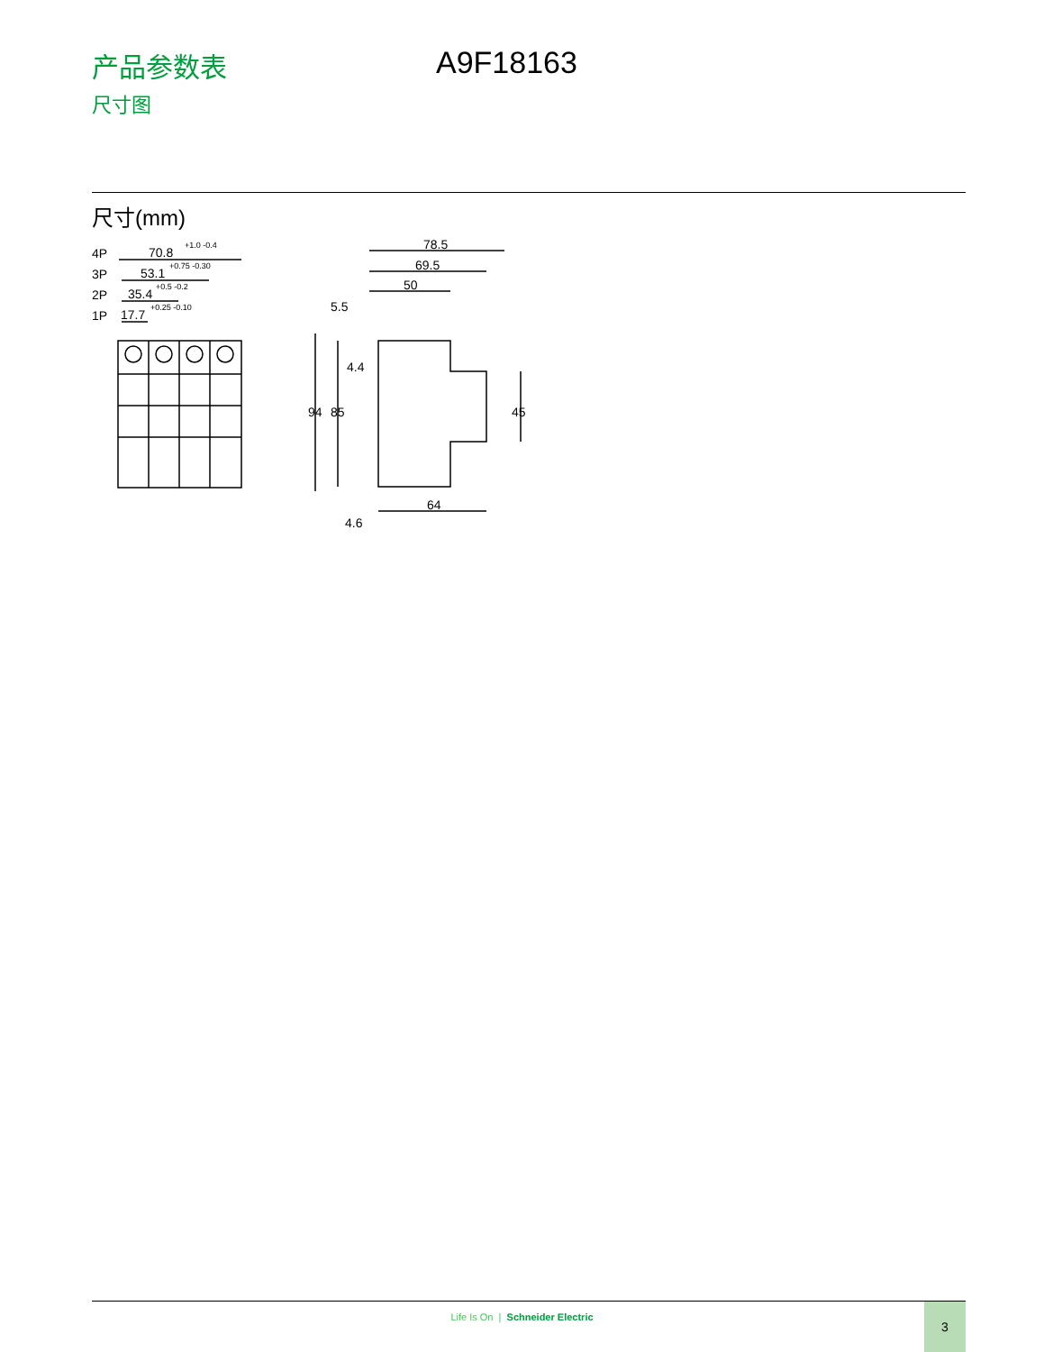产品参数表
尺寸图
A9F18163
尺寸(mm)
4P
70.8
+1.0 -0.4
3P
53.1
+0.75 -0.30
2P
35.4
+0.5 -0.2
1P
17.7
+0.25 -0.10
78.5
69.5
50
5.5
4.4
94
85
45
64
4.6
Life Is On | Schneider Electric
3